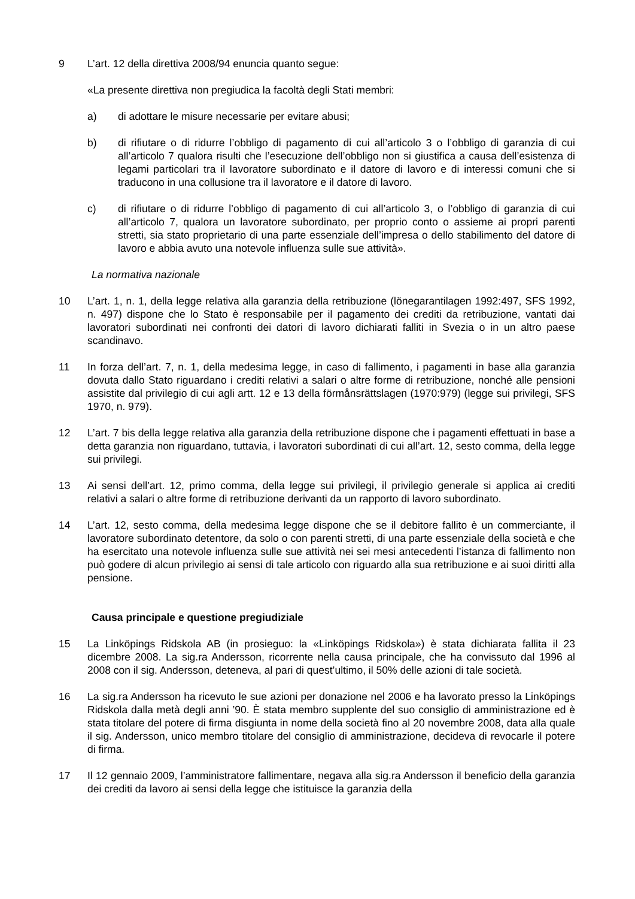9 L’art. 12 della direttiva 2008/94 enuncia quanto segue:
«La presente direttiva non pregiudica la facoltà degli Stati membri:
a) di adottare le misure necessarie per evitare abusi;
b) di rifiutare o di ridurre l’obbligo di pagamento di cui all’articolo 3 o l’obbligo di garanzia di cui all’articolo 7 qualora risulti che l’esecuzione dell’obbligo non si giustifica a causa dell’esistenza di legami particolari tra il lavoratore subordinato e il datore di lavoro e di interessi comuni che si traducono in una collusione tra il lavoratore e il datore di lavoro.
c) di rifiutare o di ridurre l’obbligo di pagamento di cui all’articolo 3, o l’obbligo di garanzia di cui all’articolo 7, qualora un lavoratore subordinato, per proprio conto o assieme ai propri parenti stretti, sia stato proprietario di una parte essenziale dell’impresa o dello stabilimento del datore di lavoro e abbia avuto una notevole influenza sulle sue attività».
La normativa nazionale
10 L’art. 1, n. 1, della legge relativa alla garanzia della retribuzione (lönegarantilagen 1992:497, SFS 1992, n. 497) dispone che lo Stato è responsabile per il pagamento dei crediti da retribuzione, vantati dai lavoratori subordinati nei confronti dei datori di lavoro dichiarati falliti in Svezia o in un altro paese scandinavo.
11 In forza dell’art. 7, n. 1, della medesima legge, in caso di fallimento, i pagamenti in base alla garanzia dovuta dallo Stato riguardano i crediti relativi a salari o altre forme di retribuzione, nonché alle pensioni assistite dal privilegio di cui agli artt. 12 e 13 della förmånsrättslagen (1970:979) (legge sui privilegi, SFS 1970, n. 979).
12 L’art. 7 bis della legge relativa alla garanzia della retribuzione dispone che i pagamenti effettuati in base a detta garanzia non riguardano, tuttavia, i lavoratori subordinati di cui all’art. 12, sesto comma, della legge sui privilegi.
13 Ai sensi dell’art. 12, primo comma, della legge sui privilegi, il privilegio generale si applica ai crediti relativi a salari o altre forme di retribuzione derivanti da un rapporto di lavoro subordinato.
14 L’art. 12, sesto comma, della medesima legge dispone che se il debitore fallito è un commerciante, il lavoratore subordinato detentore, da solo o con parenti stretti, di una parte essenziale della società e che ha esercitato una notevole influenza sulle sue attività nei sei mesi antecedenti l’istanza di fallimento non può godere di alcun privilegio ai sensi di tale articolo con riguardo alla sua retribuzione e ai suoi diritti alla pensione.
Causa principale e questione pregiudiziale
15 La Linköpings Ridskola AB (in prosieguo: la «Linköpings Ridskola») è stata dichiarata fallita il 23 dicembre 2008. La sig.ra Andersson, ricorrente nella causa principale, che ha convissuto dal 1996 al 2008 con il sig. Andersson, deteneva, al pari di quest’ultimo, il 50% delle azioni di tale società.
16 La sig.ra Andersson ha ricevuto le sue azioni per donazione nel 2006 e ha lavorato presso la Linköpings Ridskola dalla metà degli anni ’90. È stata membro supplente del suo consiglio di amministrazione ed è stata titolare del potere di firma disgiunta in nome della società fino al 20 novembre 2008, data alla quale il sig. Andersson, unico membro titolare del consiglio di amministrazione, decideva di revocarle il potere di firma.
17 Il 12 gennaio 2009, l’amministratore fallimentare, negava alla sig.ra Andersson il beneficio della garanzia dei crediti da lavoro ai sensi della legge che istituisce la garanzia della